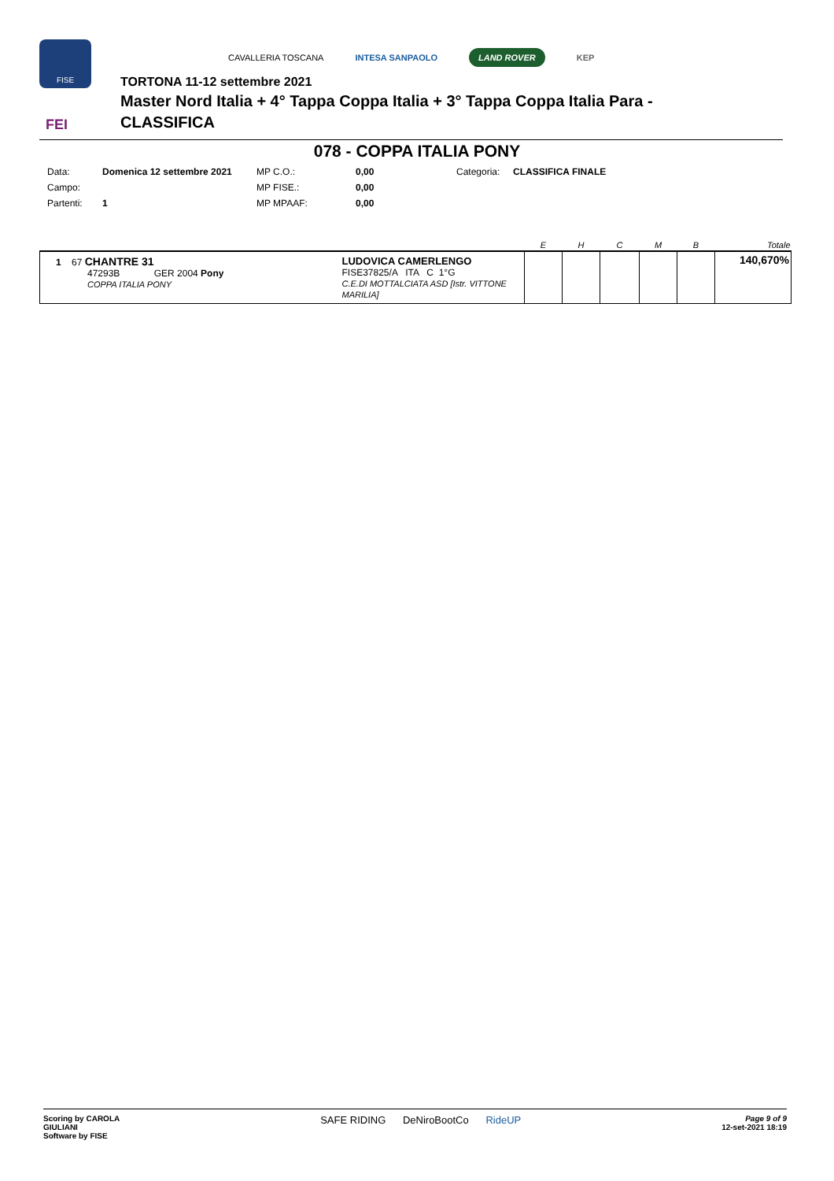FISE
CAVALLERIA TOSCANA INTESA SANPAOLO LAND ROVER KEP
TORTONA 11-12 settembre 2021
Master Nord Italia + 4° Tappa Coppa Italia + 3° Tappa Coppa Italia Para -
CLASSIFICA
FEI
078 - COPPA ITALIA PONY
| Data: | Domenica 12 settembre 2021 | MP C.O.: | 0,00 | Categoria: | CLASSIFICA FINALE |
| Campo: | | MP FISE.: | 0,00 | | |
| Partenti: | 1 | MP MPAAF: | 0,00 | | |
| | | E | H | C | M | B | Totale |
| --- | --- | --- | --- | --- | --- | --- | --- |
| 1 67 CHANTRE 31 47293B GER 2004 Pony COPPA ITALIA PONY | LUDOVICA CAMERLENGO FISE37825/A ITA C 1°G C.E.DI MOTTALCIATA ASD [Istr. VITTONE MARILIA] | | | | | | 140,670% |
Scoring by CAROLA
GIULIANI
Software by FISE
SAFE RIDING DeNiroBootCo RideUP
Page 9 of 9
12-set-2021 18:19